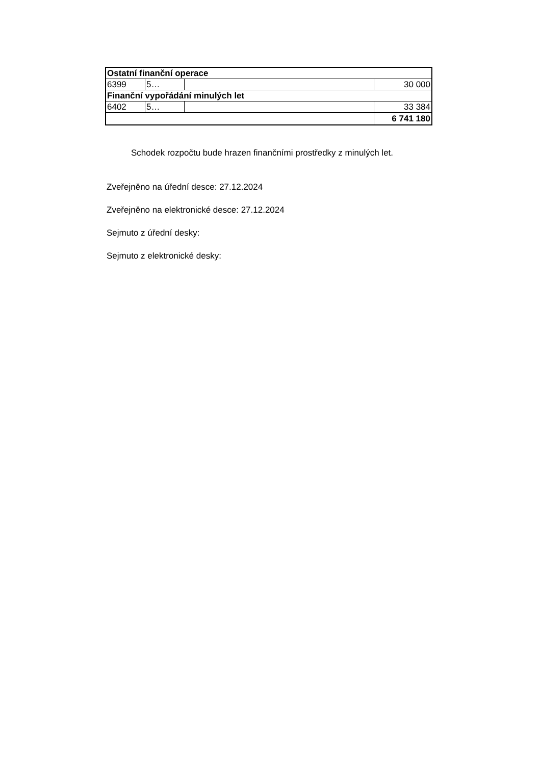| Ostatní finanční operace | | | |
| 6399 | 5… | | 30 000 |
| Finanční vypořádání minulých let | | | |
| 6402 | 5… | | 33 384 |
| | | | 6 741 180 |
Schodek rozpočtu bude hrazen finančními prostředky z minulých let.
Zveřejněno na úřední desce: 27.12.2024
Zveřejněno na elektronické desce: 27.12.2024
Sejmuto z úřední desky:
Sejmuto z elektronické desky: